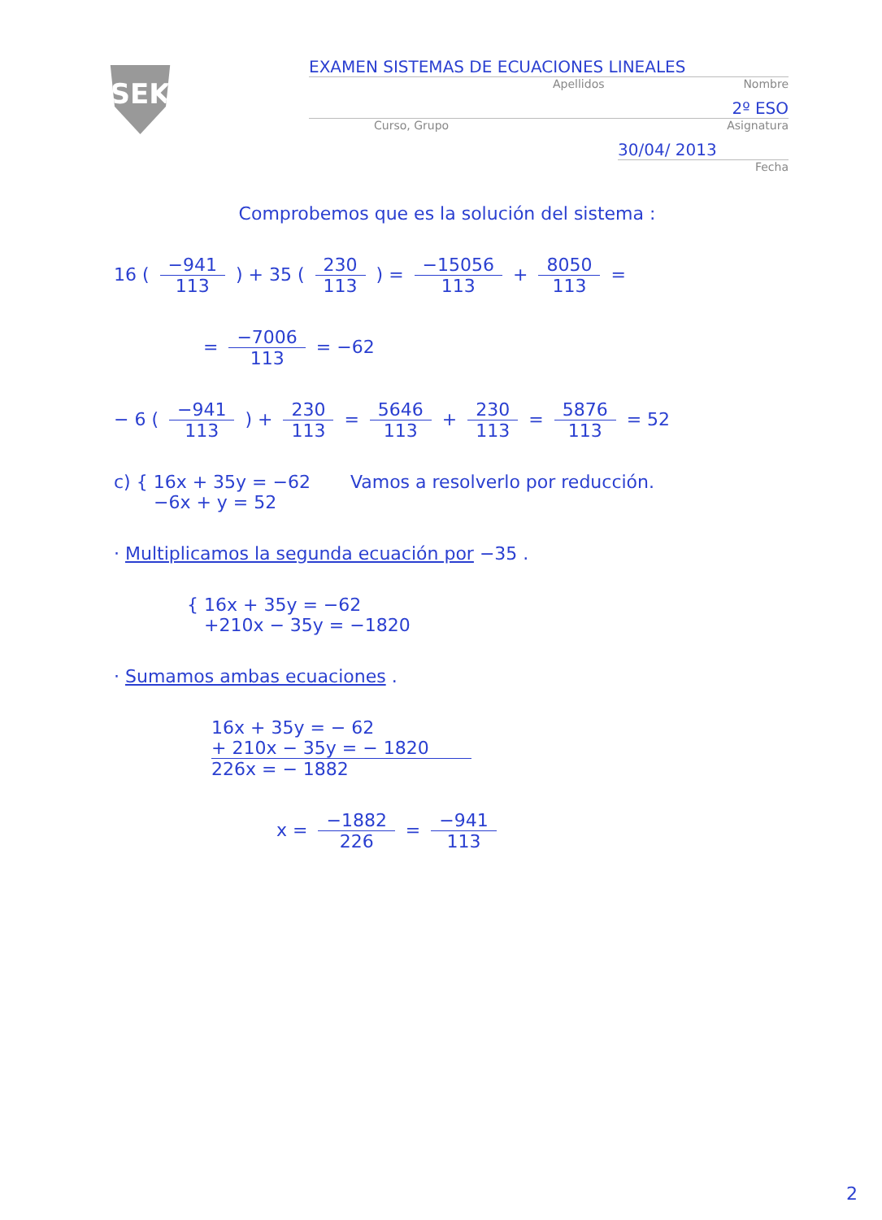SEK
EXAMEN SISTEMAS DE ECUACIONES LINEALES
Apellidos Nombre
2º ESO
Curso, Grupo Asignatura
30/04/ 2013
Fecha
Comprobemos que es la solución del sistema :
16 ( −941 113 ) + 35 ( 230 113 ) = −15056 113 + 8050 113 =
= −7006 113 = −62
− 6 ( −941 113 ) + 230 113 = 5646 113 + 230 113 = 5876 113 = 52
c) { 16x + 35y = −62 Vamos a resolverlo por reducción.
−6x + y = 52
· Multiplicamos la segunda ecuación por −35 .
{ 16x + 35y = −62
+210x − 35y = −1820
· Sumamos ambas ecuaciones .
16x + 35y = − 62
+ 210x − 35y = − 1820
226x = − 1882
x = −1882 226 = −941 113
2